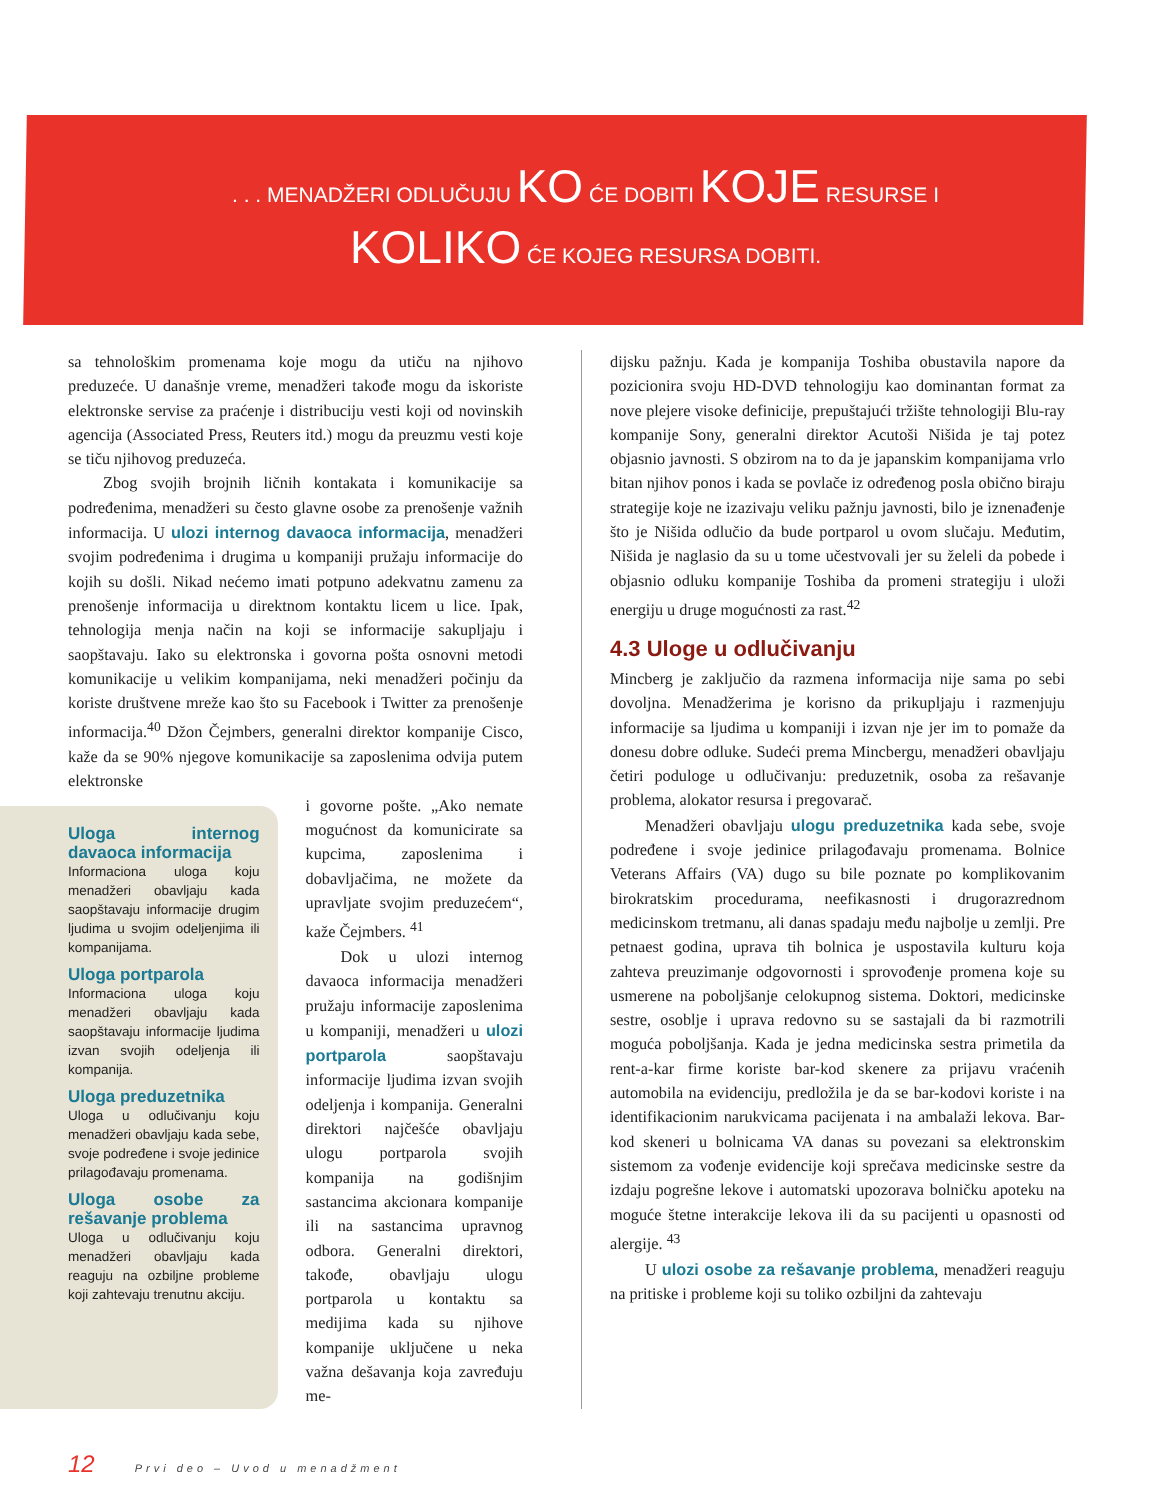. . . MENADŽERI ODLUČUJU KO ĆE DOBITI KOJE RESURSE I
KOLIKO ĆE KOJEG RESURSA DOBITI.
sa tehnološkim promenama koje mogu da utiču na njihovo preduzeće. U današnje vreme, menadžeri takođe mogu da iskoriste elektronske servise za praćenje i distribuciju vesti koji od novinskih agencija (Associated Press, Reuters itd.) mogu da preuzmu vesti koje se tiču njihovog preduzeća.
Zbog svojih brojnih ličnih kontakata i komunikacije sa podređenima, menadžeri su često glavne osobe za prenošenje važnih informacija. U ulozi internog davaoca informacija, menadžeri svojim podređenima i drugima u kompaniji pružaju informacije do kojih su došli. Nikad nećemo imati potpuno adekvatnu zamenu za prenošenje informacija u direktnom kontaktu licem u lice. Ipak, tehnologija menja način na koji se informacije sakupljaju i saopštavaju. Iako su elektronska i govorna pošta osnovni metodi komunikacije u velikim kompanijama, neki menadžeri počinju da koriste društvene mreže kao što su Facebook i Twitter za prenošenje informacija.<sup>40</sup> Džon Čejmbers, generalni direktor kompanije Cisco, kaže da se 90% njegove komunikacije sa zaposlenima odvija putem elektronske
Uloga internog davaoca informacija
Informaciona uloga koju menadžeri obavljaju kada saopštavaju informacije drugim ljudima u svojim odeljenjima ili kompanijama.
Uloga portparola
Informaciona uloga koju menadžeri obavljaju kada saopštavaju informacije ljudima izvan svojih odeljenja ili kompanija.
Uloga preduzetnika
Uloga u odlučivanju koju menadžeri obavljaju kada sebe, svoje podređene i svoje jedinice prilagođavaju promenama.
Uloga osobe za rešavanje problema
Uloga u odlučivanju koju menadžeri obavljaju kada reaguju na ozbiljne probleme koji zahtevaju trenutnu akciju.
i govorne pošte. „Ako nemate mogućnost da komunicirate sa kupcima, zaposlenima i dobavljačima, ne možete da upravljate svojim preduzećem“, kaže Čejmbers. <sup>41</sup>
Dok u ulozi internog davaoca informacija menadžeri pružaju informacije zaposlenima u kompaniji, menadžeri u ulozi portparola saopštavaju informacije ljudima izvan svojih odeljenja i kompanija. Generalni direktori najčešće obavljaju ulogu portparola svojih kompanija na godišnjim sastancima akcionara kompanije ili na sastancima upravnog odbora. Generalni direktori, takođe, obavljaju ulogu portparola u kontaktu sa medijima kada su njihove kompanije uključene u neka važna dešavanja koja zavređuju me-
dijsku pažnju. Kada je kompanija Toshiba obustavila napore da pozicionira svoju HD-DVD tehnologiju kao dominantan format za nove plejere visoke definicije, prepuštajući tržište tehnologiji Blu-ray kompanije Sony, generalni direktor Acutoši Nišida je taj potez objasnio javnosti. S obzirom na to da je japanskim kompanijama vrlo bitan njihov ponos i kada se povlače iz određenog posla obično biraju strategije koje ne izazivaju veliku pažnju javnosti, bilo je iznenađenje što je Nišida odlučio da bude portparol u ovom slučaju. Međutim, Nišida je naglasio da su u tome učestvovali jer su želeli da pobede i objasnio odluku kompanije Toshiba da promeni strategiju i uloži energiju u druge mogućnosti za rast.<sup>42</sup>
4.3 Uloge u odlučivanju
Mincberg je zaključio da razmena informacija nije sama po sebi dovoljna. Menadžerima je korisno da prikupljaju i razmenjuju informacije sa ljudima u kompaniji i izvan nje jer im to pomaže da donesu dobre odluke. Sudeći prema Mincbergu, menadžeri obavljaju četiri poduloge u odlučivanju: preduzetnik, osoba za rešavanje problema, alokator resursa i pregovarač.
Menadžeri obavljaju ulogu preduzetnika kada sebe, svoje podređene i svoje jedinice prilagođavaju promenama. Bolnice Veterans Affairs (VA) dugo su bile poznate po komplikovanim birokratskim procedurama, neefikasnosti i drugorazrednom medicinskom tretmanu, ali danas spadaju među najbolje u zemlji. Pre petnaest godina, uprava tih bolnica je uspostavila kulturu koja zahteva preuzimanje odgovornosti i sprovođenje promena koje su usmerene na poboljšanje celokupnog sistema. Doktori, medicinske sestre, osoblje i uprava redovno su se sastajali da bi razmotrili moguća poboljšanja. Kada je jedna medicinska sestra primetila da rent-a-kar firme koriste bar-kod skenere za prijavu vraćenih automobila na evidenciju, predložila je da se bar-kodovi koriste i na identifikacionim narukvicama pacijenata i na ambalaži lekova. Bar-kod skeneri u bolnicama VA danas su povezani sa elektronskim sistemom za vođenje evidencije koji sprečava medicinske sestre da izdaju pogrešne lekove i automatski upozorava bolničku apoteku na moguće štetne interakcije lekova ili da su pacijenti u opasnosti od alergije. <sup>43</sup>
U ulozi osobe za rešavanje problema, menadžeri reaguju na pritiske i probleme koji su toliko ozbiljni da zahtevaju
12 Prvi deo – Uvod u menadžment